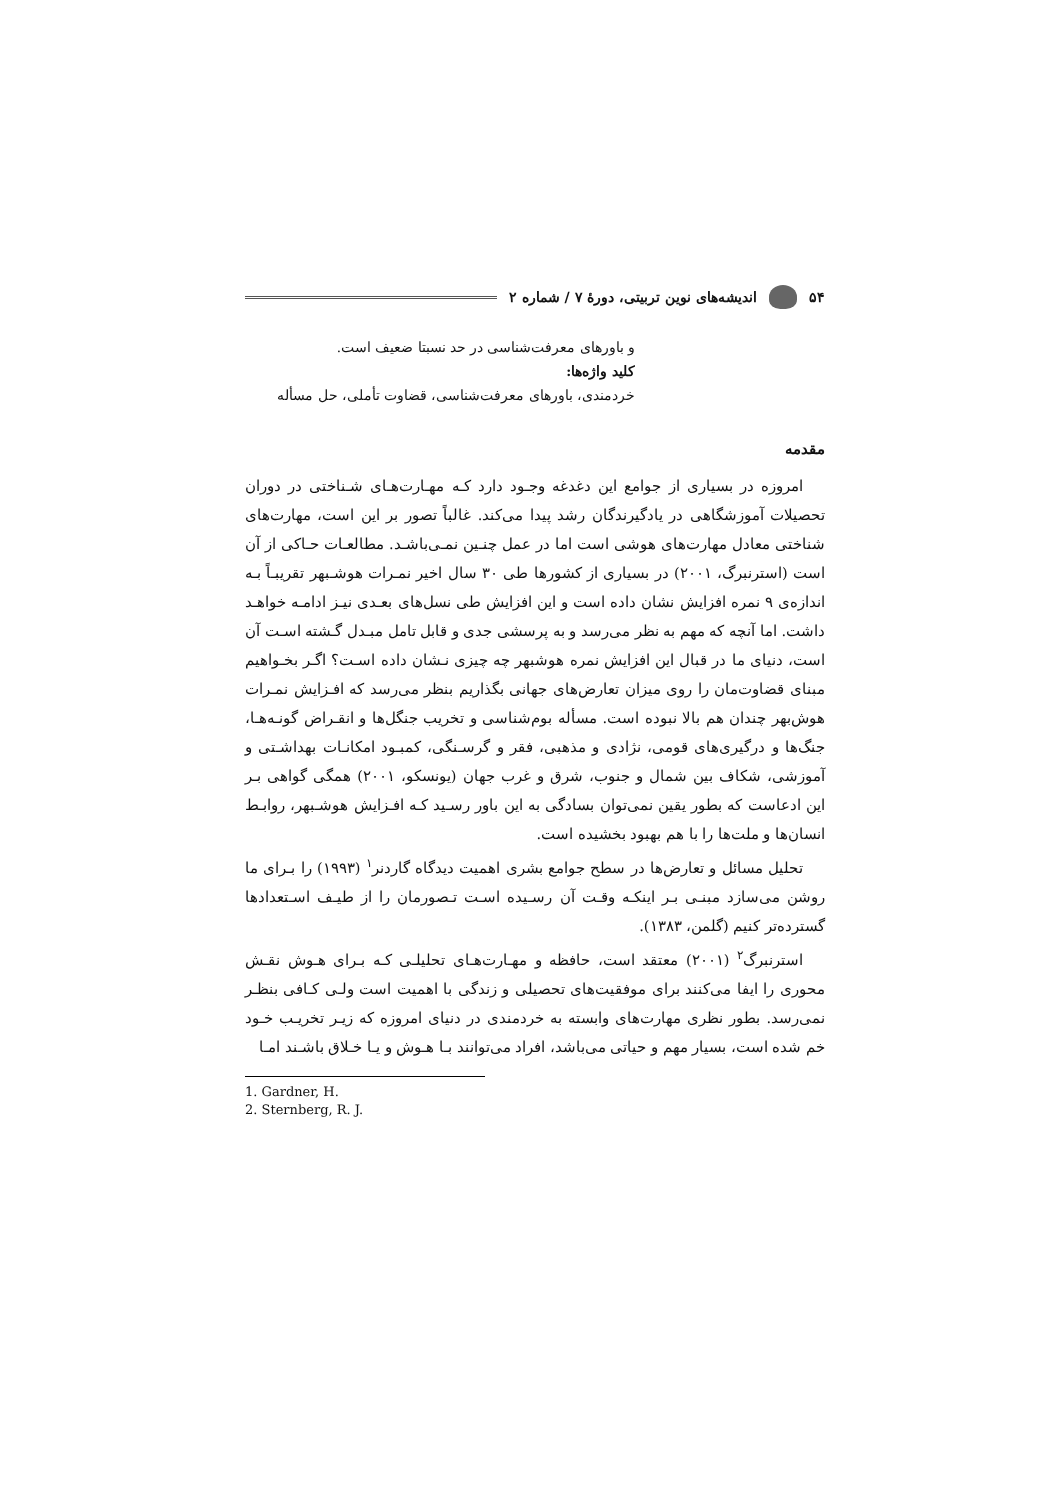۵۴ اندیشه‌های نوین تربیتی، دورهٔ ۷ / شماره ۲
و باورهای معرفت‌شناسی در حد نسبتا ضعیف است.
کلید واژه‌ها:
خردمندی، باورهای معرفت‌شناسی، قضاوت تأملی، حل مسأله
مقدمه
امروزه در بسیاری از جوامع این دغدغه وجـود دارد کـه مهـارت‌هـای شـناختی در دوران تحصیلات آموزشگاهی در یادگیرندگان رشد پیدا می‌کند. غالباً تصور بر این است، مهارت‌های شناختی معادل مهارت‌های هوشی است اما در عمل چنـین نمـی‌باشـد. مطالعـات حـاکی از آن است (استرنبرگ، ۲۰۰۱) در بسیاری از کشورها طی ۳۰ سال اخیر نمـرات هوشـبهر تقریبـاً بـه اندازه‌ی ۹ نمره افزایش نشان داده است و این افزایش طی نسل‌های بعـدی نیـز ادامـه خواهـد داشت. اما آنچه که مهم به نظر می‌رسد و به پرسشی جدی و قابل تامل مبـدل گـشته اسـت آن است، دنیای ما در قبال این افزایش نمره هوشبهر چه چیزی نـشان داده اسـت؟ اگـر بخـواهیم مبنای قضاوت‌مان را روی میزان تعارض‌های جهانی بگذاریم بنظر می‌رسد که افـزایش نمـرات هوش‌بهر چندان هم بالا نبوده است. مسأله بوم‌شناسی و تخریب جنگل‌ها و انقـراض گونـه‌هـا، جنگ‌ها و درگیری‌های قومی، نژادی و مذهبی، فقر و گرسـنگی، کمبـود امکانـات بهداشـتی و آموزشی، شکاف بین شمال و جنوب، شرق و غرب جهان (یونسکو، ۲۰۰۱) همگی گواهی بـر این ادعاست که بطور یقین نمی‌توان بسادگی به این باور رسـید کـه افـزایش هوشـبهر، روابـط انسان‌ها و ملت‌ها را با هم بهبود بخشیده است.
تحلیل مسائل و تعارض‌ها در سطح جوامع بشری اهمیت دیدگاه گاردنر<sup>۱</sup> (۱۹۹۳) را بـرای ما روشن می‌سازد مبنـی بـر اینکـه وقـت آن رسـیده اسـت تـصورمان را از طیـف اسـتعدادها گسترده‌تر کنیم (گلمن، ۱۳۸۳).
استرنبرگ<sup>۲</sup> (۲۰۰۱) معتقد است، حافظه و مهـارت‌هـای تحلیلـی کـه بـرای هـوش نقـش محوری را ایفا می‌کنند برای موفقیت‌های تحصیلی و زندگی با اهمیت است ولـی کـافی بنظـر نمی‌رسد. بطور نظری مهارت‌های وابسته به خردمندی در دنیای امروزه که زیـر تخریـب خـود خم شده است، بسیار مهم و حیاتی می‌باشد، افراد می‌توانند بـا هـوش و یـا خـلاق باشـند امـا
1. Gardner, H.
2. Sternberg, R. J.